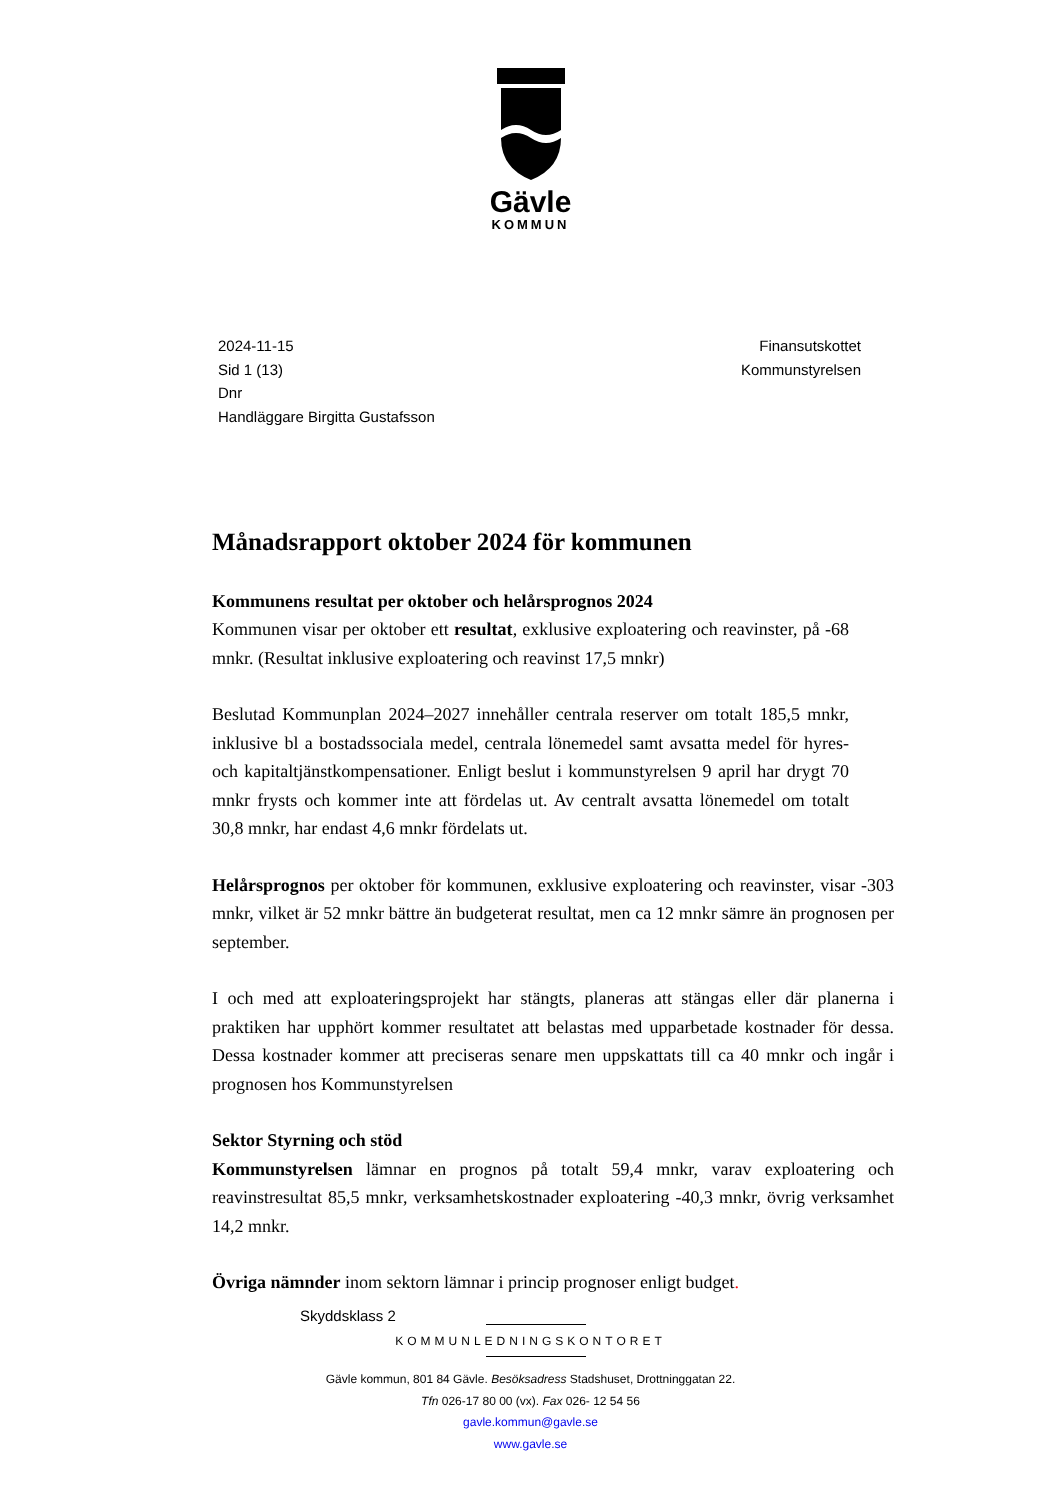Gävle
KOMMUN
2024-11-15
Sid 1 (13)
Dnr
Handläggare Birgitta Gustafsson
Finansutskottet
Kommunstyrelsen
Månadsrapport oktober 2024 för kommunen
Kommunens resultat per oktober och helårsprognos 2024
Kommunen visar per oktober ett resultat, exklusive exploatering och reavinster, på -68 mnkr. (Resultat inklusive exploatering och reavinst 17,5 mnkr)
Beslutad Kommunplan 2024–2027 innehåller centrala reserver om totalt 185,5 mnkr, inklusive bl a bostadssociala medel, centrala lönemedel samt avsatta medel för hyres- och kapitaltjänstkompensationer. Enligt beslut i kommunstyrelsen 9 april har drygt 70 mnkr frysts och kommer inte att fördelas ut. Av centralt avsatta lönemedel om totalt 30,8 mnkr, har endast 4,6 mnkr fördelats ut.
Helårsprognos per oktober för kommunen, exklusive exploatering och reavinster, visar -303 mnkr, vilket är 52 mnkr bättre än budgeterat resultat, men ca 12 mnkr sämre än prognosen per september.
I och med att exploateringsprojekt har stängts, planeras att stängas eller där planerna i praktiken har upphört kommer resultatet att belastas med upparbetade kostnader för dessa. Dessa kostnader kommer att preciseras senare men uppskattats till ca 40 mnkr och ingår i prognosen hos Kommunstyrelsen
Sektor Styrning och stöd
Kommunstyrelsen lämnar en prognos på totalt 59,4 mnkr, varav exploatering och reavinstresultat 85,5 mnkr, verksamhetskostnader exploatering -40,3 mnkr, övrig verksamhet 14,2 mnkr.
Övriga nämnder inom sektorn lämnar i princip prognoser enligt budget.
Skyddsklass 2
KOMMUNLEDNINGSKONTORET
Gävle kommun, 801 84 Gävle. Besöksadress Stadshuset, Drottninggatan 22.
Tfn 026-17 80 00 (vx). Fax 026- 12 54 56
gavle.kommun@gavle.se
www.gavle.se